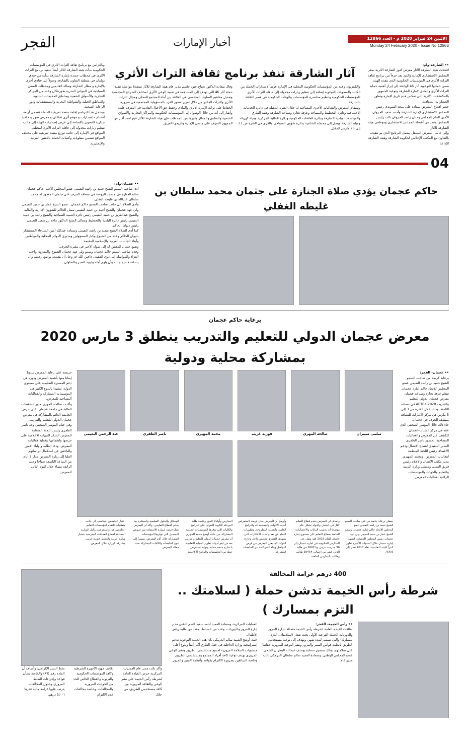الاثنين 24 فبراير 2020 م - العدد 12866
Monday 24 February 2020 - Issue No 12866
أخبار الإمارات
الفجر
•• الشارقة-وام:
افتتحت هيئة الشارقة للآثار معرض كنوز الشارقة الأثرية بمقر المجلس الاستشاري للإمارة والذي يعد جزءاً من برنامج ثقافة التراث الأثري في المؤسسات الحكومية الذي تنفذه الهيئة ضمن حملتها التوعوية آثار 46 الهادفة إلى إبراز أهمية حماية التراث الأثري والمادي لإمارة الشارقة وتوعية الجمهور بالمكتشفات الأثرية التي تعكس قدم تاريخ الإمارة وتطور الحضارات المتعاقبة.
حضر افتتاح المعرض سعادة علي ميحد السويدي رئيس المجلس الاستشاري لإمارة الشارقة وأحمد سعيد الجروان الأمين العام للمجلس وحنان راشد الجروان نائب رئيس المجلس وعدد من أعضاء المجلس الاستشاري وموظفي هيئة الشارقة للآثار.
وإلى جانب المعرض المتنقل يشمل البرنامج الذي تم تنفيذه بالتعاون مع المكتب الإعلامي لحكومة الشارقة وهيئة الشارقة للإذاعة
آثار الشارقة تنفذ برنامج ثقافة التراث الأثري
والتلفزيون وعدد من المؤسسات الحكومية المحلية في الإمارة عرضاً لإصدارات الحملة من الكتب والمطويات التوعوية إضافة إلى تنظيم زيارات مجدولة إلى حافلة التراث الأثري للمؤسسات الحكومية وتنظيم محاضرة للمؤسسات والهيئات الحكومية في قصر الثقافة بالشارقة.
وسيقام المعرض والفعاليات الأخرى المصاحبة له خلال الفترة المقبلة في دائرة الخدمات الاجتماعية ودائرة التخطيط والمساحة وغرفة تجارة وصناعة الشارقة وهيئة الطرق والمواصلات وبلدية الشارقة ودائرة العلاقات الحكومية ودائرة المالية المركزية وهيئة كهرباء ومياه الشارقة ويصل إلى محطته الختامية بدائرة شؤون الضواحي والقرى في الفترة من 23 إلى 26 مارس المقبل.
وقال سعادة الدكتور صباح عبود جاسم مدير عام هيئة الشارقة للآثار يسعدنا مواصلة تنفيذ حملة آثار 46 التي تهدف إلى المساهمة في تنمية الوعي الأثري لمختلف الشرائح المجتمعية وتعديل مفاهيم السلوك المجتمعي في العلاقة بين أبناء المجتمع المحلي ومجال التراث الأثري والتراث المادي من خلال تعزيز شعور الفرد بالمسؤولية المجتمعية في ضرورة الحفاظ على تراث الإمارة الأثري والمادي وحفظ حق الأجيال القادمة في التعرف عليه.
وأشار إلى أنه من خلال الوصول إلى المؤسسات الحكومية والمراكز التجارية والأسواق الشعبية والفنادق والمطار وغيرها من المحطات فإن هيئة الشارقة للآثار تتيح لعدد أكبر من الجمهور التعرف على ماضي الإمارة وتاريخها العريق.
وبالتزامن مع برنامج ثقافة التراث الأثري في المؤسسات الحكومية بدأت هيئة الشارقة للآثار أيضاً بتنفيذ برنامج التراث الأثري في محطات جديدة بإمارة الشارقة بدأت من فندق بولمان في منطقة التعاون بالشارقة وصولاً إلى فنادق أخرى بالإمارة و مطار الشارقة وصالة القادمين ومحطات السفن السياحية في الموانئ البحرية بخورفكان وعدد من المراكز التجارية والأسواق الشعبية ومناطق المخيمات الشتوية والمناطق الجبلية والشواطئ البحرية والمستشفيات ودور الرعاية الصحية.
ويشمل هذا البرنامج إقامة منصة تعريفية للحملة تتضمن أربعة أقسام – إصدارات و موقع أثري تفاعلي و معرض صور و خلفية جدارية للتصوير بالإضافة إلى عرض إصدارات الهيئة إلى جانب تنظيم زيارات مجدولة إلى حافلة التراث الأثري لمختلف المواقع في الإمارة إلى جانب توزيع منصة تعريفية على مختلف المواقع تتضمن مطويات وكتيبات الحملة باللغتين العربية والإنجليزية.
04
حاكم عجمان يؤدي صلاة الجنازة على جثمان محمد سلطان بن غليطه الغفلي
•• عجمان-وام:
أدى صاحب السمو الشيخ حميد بن راشد النعيمي عضو المجلس الأعلى حاكم عجمان صلاة الجنازة في مسجد الروضة في منطقة الجرف على جثمان المغفور له محمد سلطان عبدالله بن غليطه الغفلي.
وأدى الصلاة إلى جانب صاحب السمو حاكم عجمان.. سمو الشيخ عمار بن حميد النعيمي ولي عهد عجمان والشيخ أحمد بن حميد النعيمي ممثل الحاكم للشؤون الإدارية والمالية والشيخ عبدالعزيز بن حميد النعيمي رئيس دائرة التنمية السياحية والشيخ راشد بن حميد النعيمي رئيس دائرة البلدية والتخطيط ومعالي الشيخ الدكتور ماجد بن سعيد النعيمي رئيس ديوان الحاكم.
كما أدى الصلاة الشيخ سعيد بن راشد النعيمي وسعادة عبدالله أمين الشرفاء المستشار بديوان الحاكم وعدد من الشيوخ وكبار المسؤولين ومديري الدوائر المحلية والمواطنين وأبناء الجاليات العربية والإسلامية المقيمة.
وشيع جثمان المغفور له إلى مثواه الأخير في مقبرة الجرف.
وقدم صاحب السمو حاكم عجمان وسمو ولي عهد عجمان الشيوخ والمعزون واجب العزاء والمواساة إلى ذوي الفقيد.. داعين الله عز وجل أن يتغمده بواسع رحمته وأن يسكنه فسيح جناته وأن يلهم أهله وذويه الصبر والسلوان.
برعاية حاكم عجمان
معرض عجمان الدولي للتعليم والتدريب ينطلق 3 مارس 2020 بمشاركة محلية ودولية
•• عجمان- الفجر:
برعاية كريمة من صاحب السمو الشيخ حميد بن راشد النعيمي عضو المجلس للاتحاد حاكم إمارة عجمان، تنظم غرفة تجارة وصناعة عجمان معرض عجمان الدولي للتعليم والتدريب AETEX.2020 في نسخته الثامنة، وذلك خلال الفترة من 3 إلى 5 مارس في مركز الامارات للضيافة بمنطقة الجرف في عجمان.
جاء ذلك خلال المؤتمر الصحفي الذي عقد في مركز الشباب-عجمان للكشف عن المعرض والفعاليات المصاحبة، بحضور ناصر الظفري المدير التنفيذي لقطاع الاتصال ودعم الاعضاء، رئيس اللجنة المنظمة لفعاليات المعرض، ومحمد المهيري مدير مكتب الاتصال والاعلام رئيس فريق العمل، وممثلي وزارة التربية والتعليم والجهات والمؤسسات الراعية لفعاليات المعرض.
سلمى سيتران صالحة المهري فوزية غريب محمد المهيري ناصر الظفري عبد الرحمن النعيمي
يحظى برعاية خاصة من قبل صاحب السمو الشيخ حميد بن راشد النعيمي عضو المجلس للاتحاد حاكم إمارة عجمان، وسمو الشيخ عمار بن حميد النعيمي ولي عهد عجمان، رئيس المجلس التنفيذي، لتشهد إمارة عجمان خلال السنوات الأخيرة تطوراً كبيراً للبيئة التعليمية. بعام 2017 تصل إلى 6.6%.
وأضاف ان المعرض يخدم قطاع التعليم ككل في عجمان والدولة بشكل عام، موضحا أنه بحسب البيانات والاحصائيات الخاصة بقطاع التعليم على مستوى إمارة عجمان للعام 2018 فقد وصل عدد المدارس الحكومية في امارة عجمان إلى 36 مدرسة يدرس بها 1087 من طلبة الثاني عشر من إجمالي 16454 طالب وطالبة بالمدارس الخاصة.
وأوضح أن المعرض يمثل فرصة لاستعراض أحدث الادوات والمستجدات والبرامج العلمية والعملية المطروحة، وتطورات التعلم عن بعد وأحدث الابتكارات التي يشهدها القطاع التعليمي داخل وخارج الدولة، كما يعزز المعرض من فرص التواصل وبناء الشراكات بين الجامعات المشاركة.
المدارس وأولياء الامور وخاصة طلبة المرحلة الثانوية للتعرف على البرامج والكليات التي توفرها المؤسسات التعليمة المشاركة. من جانبه أوضح محمد المهيري أن معرض عجمان الدولي للتعليم والتدريب يعد من اهم أدوات تطوير العملية التعليمية باعتباره منصة محلية ودولية تستعرض جملة من التخصصات والبرامج الاكاديمية.
الوسائل والحلول التعليمية والمبتكرة بما يخدم القطاع التعليمي. وأكد ان المعرض يمثل فرصة لزواره للاستفادة من عروض التسجيل التي توفرها المؤسسات المشاركة خلال أيام المعرض، مشيراً إلى تنوع الجامعات والكليات المشاركة تحت مظلة المعرض.
اختيار التخصص المناسب إلى جانب متطلبات التقدم لمؤسسات التعليم الجامعي. هذا واستعرضت وكيل الوزارة المساعد لقطاع العمليات المدرسية بتمثيل وزارة التربية والتعليم، فوزية غريب، مشاركة الوزارة خلال المعرض.
حريصة على رعاية المعرض سنويا إيمانا منها بأهمية المعرض ودوره في دعم المسيرة التعليمية على مستوى الدولة، مشيدا بالتنوع الكبير في المؤسسات المشاركة والفعاليات المصاحبة للمعرض.
وأكدت صالحة المهري مدير استقطاب الطلبة في جامعة عجمان، على حرص الجامعة الدائم بالمشاركة في معرض عجمان الدولي للتعليم والتدريب.
وفي ختام المؤتمر الصحفي وجه ناصر الظفري رئيس اللجنة المنظمة للمعرض الشكر للجهات الاعلامية على حرصها واهتمامها بتغطية فعاليات المعرض، ودعا الطلبة وأولياء الامور والباحثين عن استكمال دراساتهم العليا إلى زيارة المعرض مدار 3 أيام، من الساعة التاسعة صباحا وحتى الرابعة مساء خلال اليوم الثاني للمعرض.
400 درهم غرامة المخالفة
شرطة رأس الخيمة تدشن حملة ( لسلامتك .. التزم بمسارك )
•• رأس الخيمة- الفجر:
أطلقت القيادة العامة لشرطة رأس الخيمة متمثلة بإدارة المرور والدوريات الحملة الفرعية الأولى تحت شعار (لسلامتك.. التزم بمسارك) والتي تستمر لمدة شهر، وتهدف إلى توعية مستخدمي الطريق بأنظمة قوانين السير والمرور ونشر التوعية المرورية حفاظاً على سلامتهم، وذلك بحضور سعادة يوسف عبدالله البطران الشحي عضو المجلس الوطني، وسعادة العميد سالم سلطان الدرمكي نائب مدير عام
العمليات المركزية، وسعادة العميد أحمد سعيد الصم النقبي مدير إدارة المرور والدوريات، وعدد من الضباط، وعدد من طلبة رياض الأطفال.
حيث أوضح العميد سالم الدرمكي بان هذه الحملة التوعوية تدعم إستراتيجية وزارة الداخلية في جعل الطرق أكثر أمناً وبلوغ أعلى مستويات السلامة المرورية لجميع مستخدمي الطريق ونشر الوعي المروري بهدف توعية كافة أفراد المجتمع ومستخدمي الطريق وخاصة السائقين بضرورة الالتزام بقواعد وأنظمة السير والمرور.
وأكد نائب مدير عام العمليات المركزية حرص القيادة العامة لشرطة رأس الخيمة على نشر الوعي والثقافة المرورية بين كافة مستخدمي الطريق، من خلال
تكاتف جهود الأجهزة الشرطية وكافة المؤسسات الحكومية والتربوية والقطاع الخاص للحد من الحوادث المرورية والمخالفات، وخاصة مخالفات عدم الالتزام
بخط السير الإلزامي، وأضاف أن المادة رقم (٨٦) والخاصة بشأن قواعد وإجراءات الضبط المروري وجدول المخالفات يترتب عليها غرامة مالية قدرها (٤٠٠) درهم.